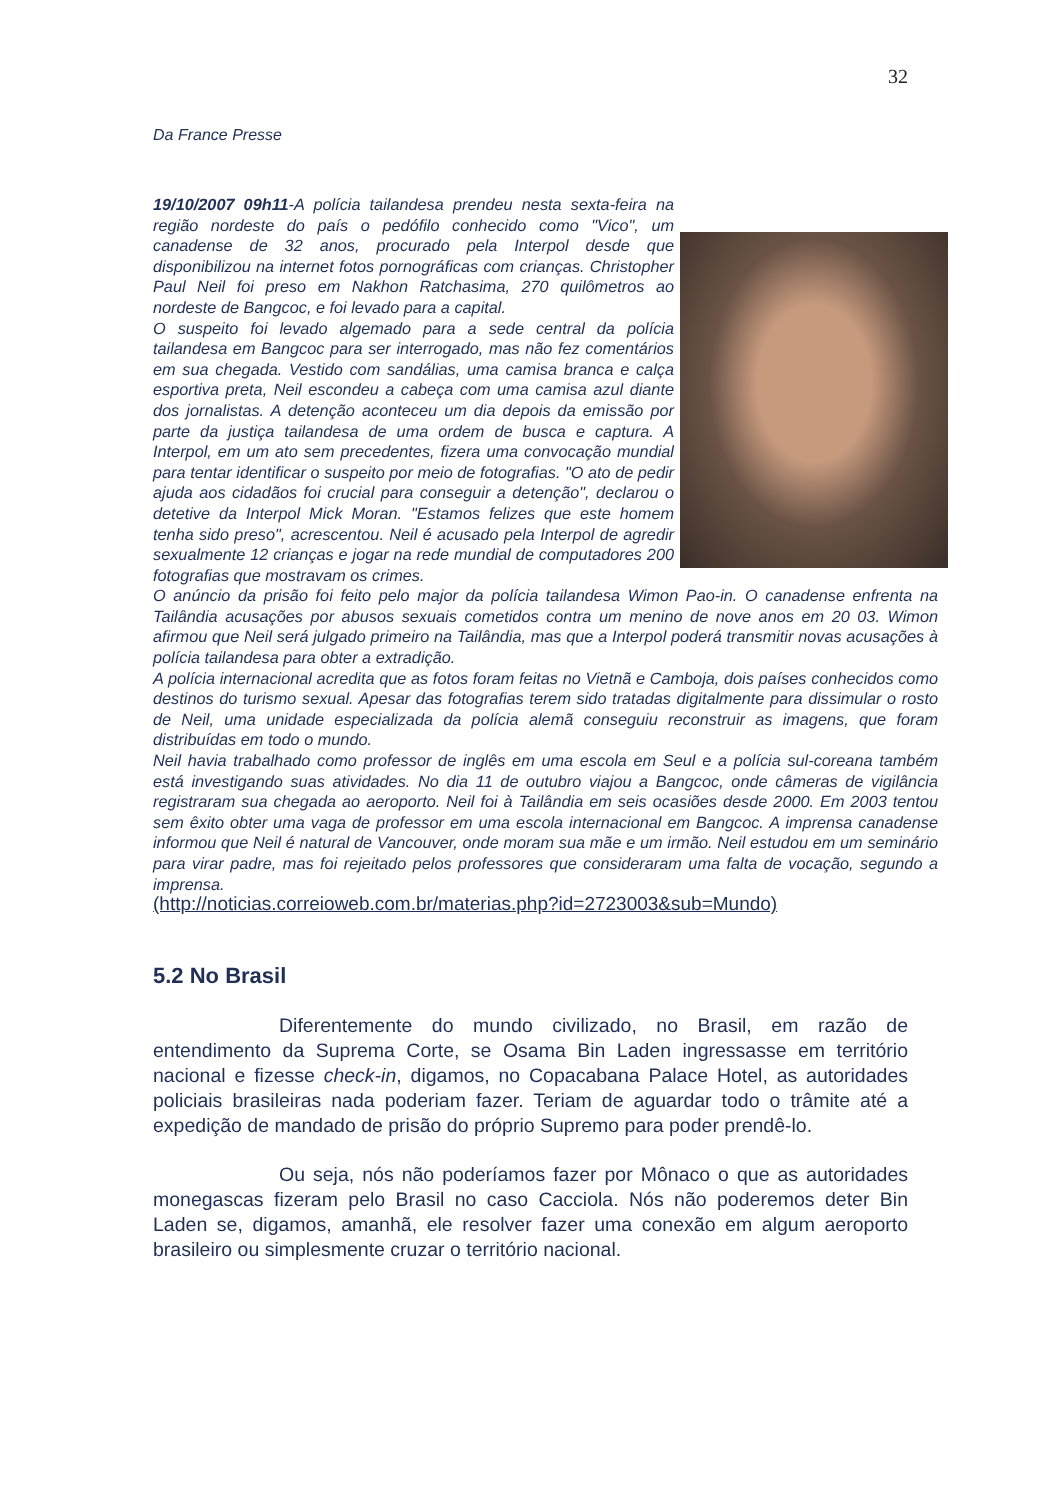32
Da France Presse
19/10/2007 09h11-A polícia tailandesa prendeu nesta sexta-feira na região nordeste do país o pedófilo conhecido como "Vico", um canadense de 32 anos, procurado pela Interpol desde que disponibilizou na internet fotos pornográficas com crianças. Christopher Paul Neil foi preso em Nakhon Ratchasima, 270 quilômetros ao nordeste de Bangcoc, e foi levado para a capital.
O suspeito foi levado algemado para a sede central da polícia tailandesa em Bangcoc para ser interrogado, mas não fez comentários em sua chegada. Vestido com sandálias, uma camisa branca e calça esportiva preta, Neil escondeu a cabeça com uma camisa azul diante dos jornalistas. A detenção aconteceu um dia depois da emissão por parte da justiça tailandesa de uma ordem de busca e captura. A Interpol, em um ato sem precedentes, fizera uma convocação mundial para tentar identificar o suspeito por meio de fotografias. "O ato de pedir ajuda aos cidadãos foi crucial para conseguir a detenção", declarou o detetive da Interpol Mick Moran. "Estamos felizes que este homem tenha sido preso", acrescentou. Neil é acusado pela Interpol de agredir sexualmente 12 crianças e jogar na rede mundial de computadores 200 fotografias que mostravam os crimes.
O anúncio da prisão foi feito pelo major da polícia tailandesa Wimon Pao-in. O canadense enfrenta na Tailândia acusações por abusos sexuais cometidos contra um menino de nove anos em 20 03. Wimon afirmou que Neil será julgado primeiro na Tailândia, mas que a Interpol poderá transmitir novas acusações à polícia tailandesa para obter a extradição.
A polícia internacional acredita que as fotos foram feitas no Vietnã e Camboja, dois países conhecidos como destinos do turismo sexual. Apesar das fotografias terem sido tratadas digitalmente para dissimular o rosto de Neil, uma unidade especializada da polícia alemã conseguiu reconstruir as imagens, que foram distribuídas em todo o mundo.
Neil havia trabalhado como professor de inglês em uma escola em Seul e a polícia sul-coreana também está investigando suas atividades. No dia 11 de outubro viajou a Bangcoc, onde câmeras de vigilância registraram sua chegada ao aeroporto. Neil foi à Tailândia em seis ocasiões desde 2000. Em 2003 tentou sem êxito obter uma vaga de professor em uma escola internacional em Bangcoc. A imprensa canadense informou que Neil é natural de Vancouver, onde moram sua mãe e um irmão. Neil estudou em um seminário para virar padre, mas foi rejeitado pelos professores que consideraram uma falta de vocação, segundo a imprensa.
(http://noticias.correioweb.com.br/materias.php?id=2723003&sub=Mundo)
5.2 No Brasil
Diferentemente do mundo civilizado, no Brasil, em razão de entendimento da Suprema Corte, se Osama Bin Laden ingressasse em território nacional e fizesse check-in, digamos, no Copacabana Palace Hotel, as autoridades policiais brasileiras nada poderiam fazer. Teriam de aguardar todo o trâmite até a expedição de mandado de prisão do próprio Supremo para poder prendê-lo.
Ou seja, nós não poderíamos fazer por Mônaco o que as autoridades monegascas fizeram pelo Brasil no caso Cacciola. Nós não poderemos deter Bin Laden se, digamos, amanhã, ele resolver fazer uma conexão em algum aeroporto brasileiro ou simplesmente cruzar o território nacional.